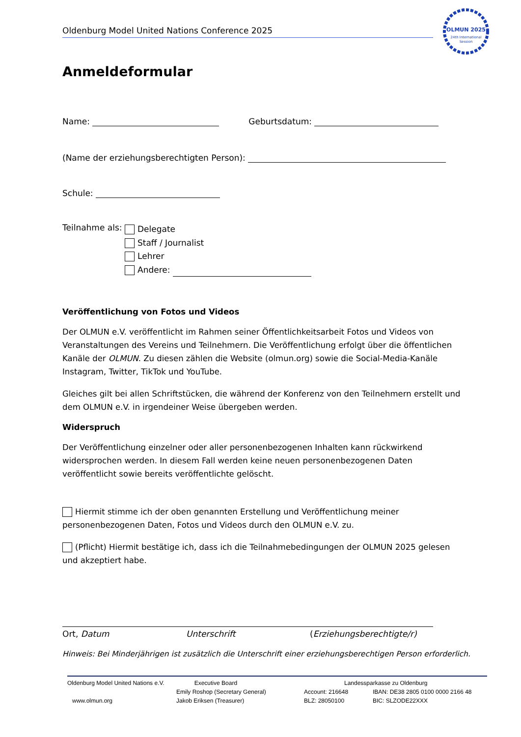Oldenburg Model United Nations Conference 2025
OLMUN 2025
24th International
Session
Anmeldeformular
Name: Geburtsdatum:
(Name der erziehungsberechtigten Person):
Schule:
Teilnahme als:
Delegate
Staff / Journalist
Lehrer
Andere:
Veröffentlichung von Fotos und Videos
Der OLMUN e.V. veröffentlicht im Rahmen seiner Öffentlichkeitsarbeit Fotos und Videos von Veranstaltungen des Vereins und Teilnehmern. Die Veröffentlichung erfolgt über die öffentlichen Kanäle der OLMUN. Zu diesen zählen die Website (olmun.org) sowie die Social-Media-Kanäle Instagram, Twitter, TikTok und YouTube.
Gleiches gilt bei allen Schriftstücken, die während der Konferenz von den Teilnehmern erstellt und dem OLMUN e.V. in irgendeiner Weise übergeben werden.
Widerspruch
Der Veröffentlichung einzelner oder aller personenbezogenen Inhalten kann rückwirkend widersprochen werden. In diesem Fall werden keine neuen personenbezogenen Daten veröffentlicht sowie bereits veröffentlichte gelöscht.
Hiermit stimme ich der oben genannten Erstellung und Veröffentlichung meiner personenbezogenen Daten, Fotos und Videos durch den OLMUN e.V. zu.
(Pflicht) Hiermit bestätige ich, dass ich die Teilnahmebedingungen der OLMUN 2025 gelesen und akzeptiert habe.
Ort, Datum Unterschrift (Erziehungsberechtigte/r)
Hinweis: Bei Minderjährigen ist zusätzlich die Unterschrift einer erziehungsberechtigen Person erforderlich.
Oldenburg Model United Nations e.V.
www.olmun.org
Executive Board
Emily Roshop (Secretary General)
Jakob Eriksen (Treasurer)
Landessparkasse zu Oldenburg
Account: 216648
BLZ: 28050100
IBAN: DE38 2805 0100 0000 2166 48
BIC: SLZODE22XXX